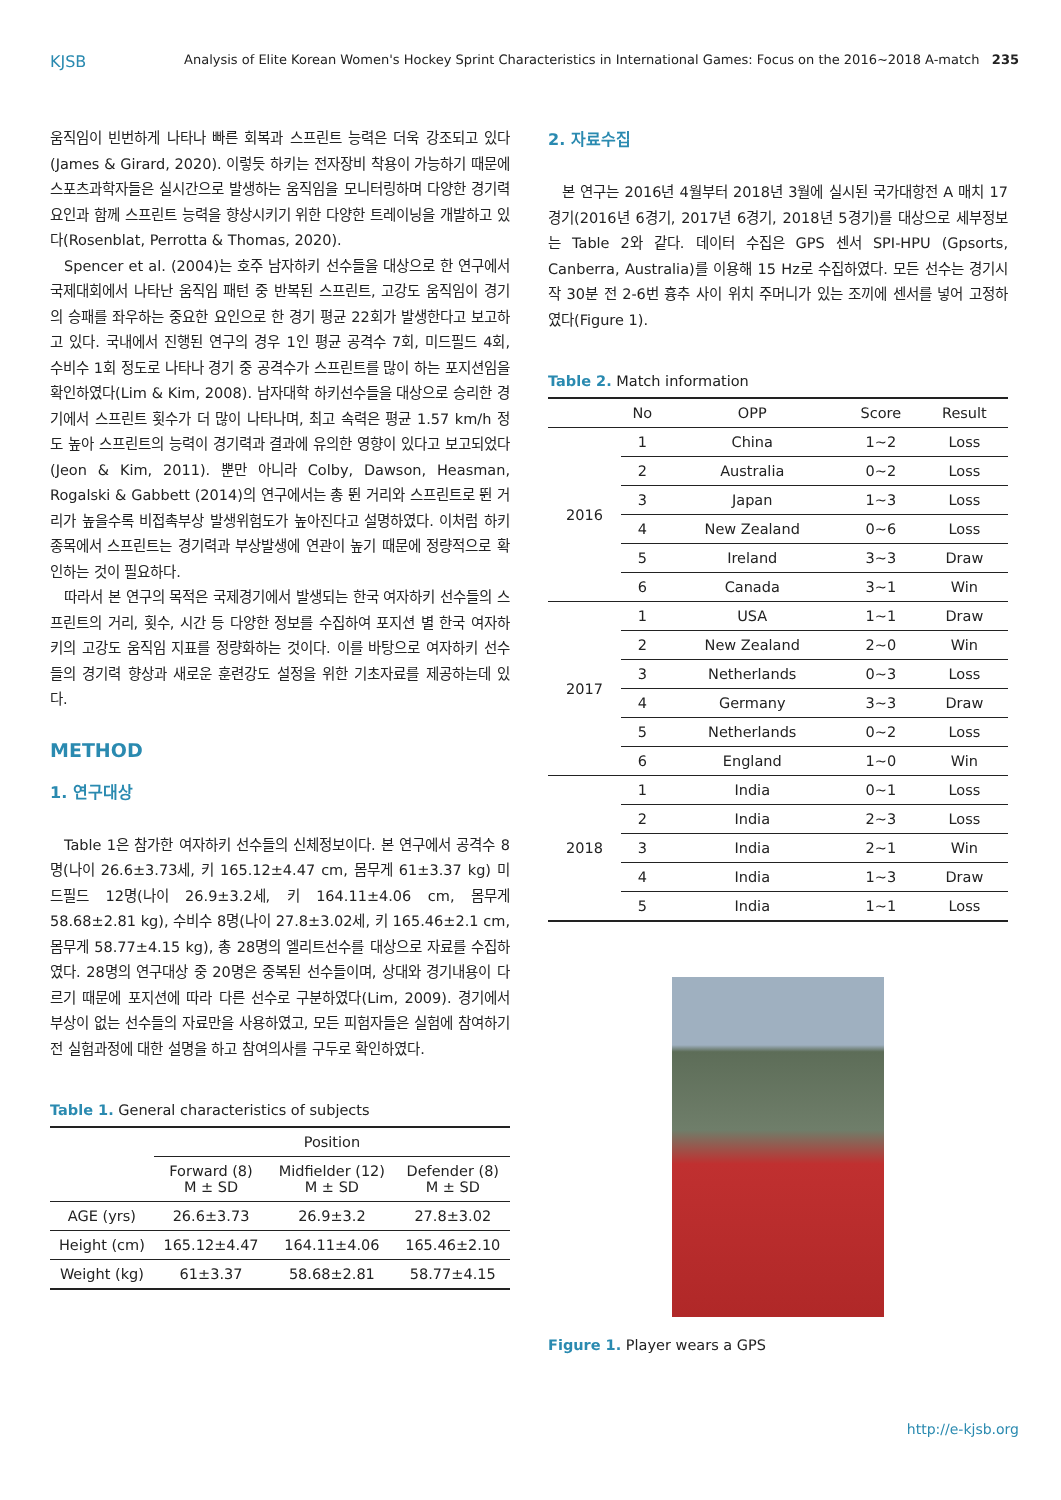KJSB Analysis of Elite Korean Women's Hockey Sprint Characteristics in International Games: Focus on the 2016~2018 A-match 235
움직임이 빈번하게 나타나 빠른 회복과 스프린트 능력은 더욱 강조되고 있다(James & Girard, 2020). 이렇듯 하키는 전자장비 착용이 가능하기 때문에 스포츠과학자들은 실시간으로 발생하는 움직임을 모니터링하며 다양한 경기력 요인과 함께 스프린트 능력을 향상시키기 위한 다양한 트레이닝을 개발하고 있다(Rosenblat, Perrotta & Thomas, 2020).
Spencer et al. (2004)는 호주 남자하키 선수들을 대상으로 한 연구에서 국제대회에서 나타난 움직임 패턴 중 반복된 스프린트, 고강도 움직임이 경기의 승패를 좌우하는 중요한 요인으로 한 경기 평균 22회가 발생한다고 보고하고 있다. 국내에서 진행된 연구의 경우 1인 평균 공격수 7회, 미드필드 4회, 수비수 1회 정도로 나타나 경기 중 공격수가 스프린트를 많이 하는 포지션임을 확인하였다(Lim & Kim, 2008). 남자대학 하키선수들을 대상으로 승리한 경기에서 스프린트 횟수가 더 많이 나타나며, 최고 속력은 평균 1.57 km/h 정도 높아 스프린트의 능력이 경기력과 결과에 유의한 영향이 있다고 보고되었다(Jeon & Kim, 2011). 뿐만 아니라 Colby, Dawson, Heasman, Rogalski & Gabbett (2014)의 연구에서는 총 뛴 거리와 스프린트로 뛴 거리가 높을수록 비접촉부상 발생위험도가 높아진다고 설명하였다. 이처럼 하키 종목에서 스프린트는 경기력과 부상발생에 연관이 높기 때문에 정량적으로 확인하는 것이 필요하다.
따라서 본 연구의 목적은 국제경기에서 발생되는 한국 여자하키 선수들의 스프린트의 거리, 횟수, 시간 등 다양한 정보를 수집하여 포지션 별 한국 여자하키의 고강도 움직임 지표를 정량화하는 것이다. 이를 바탕으로 여자하키 선수들의 경기력 향상과 새로운 훈련강도 설정을 위한 기초자료를 제공하는데 있다.
METHOD
1. 연구대상
Table 1은 참가한 여자하키 선수들의 신체정보이다. 본 연구에서 공격수 8명(나이 26.6±3.73세, 키 165.12±4.47 cm, 몸무게 61±3.37 kg) 미드필드 12명(나이 26.9±3.2세, 키 164.11±4.06 cm, 몸무게 58.68±2.81 kg), 수비수 8명(나이 27.8±3.02세, 키 165.46±2.1 cm, 몸무게 58.77±4.15 kg), 총 28명의 엘리트선수를 대상으로 자료를 수집하였다. 28명의 연구대상 중 20명은 중복된 선수들이며, 상대와 경기내용이 다르기 때문에 포지션에 따라 다른 선수로 구분하였다(Lim, 2009). 경기에서 부상이 없는 선수들의 자료만을 사용하였고, 모든 피험자들은 실험에 참여하기 전 실험과정에 대한 설명을 하고 참여의사를 구두로 확인하였다.
Table 1. General characteristics of subjects
| | Position | | |
| --- | --- | --- | --- |
| | Forward (8) M ± SD | Midfielder (12) M ± SD | Defender (8) M ± SD |
| AGE (yrs) | 26.6±3.73 | 26.9±3.2 | 27.8±3.02 |
| Height (cm) | 165.12±4.47 | 164.11±4.06 | 165.46±2.10 |
| Weight (kg) | 61±3.37 | 58.68±2.81 | 58.77±4.15 |
2. 자료수집
본 연구는 2016년 4월부터 2018년 3월에 실시된 국가대항전 A 매치 17경기(2016년 6경기, 2017년 6경기, 2018년 5경기)를 대상으로 세부정보는 Table 2와 같다. 데이터 수집은 GPS 센서 SPI-HPU (Gpsorts, Canberra, Australia)를 이용해 15 Hz로 수집하였다. 모든 선수는 경기시작 30분 전 2-6번 흉추 사이 위치 주머니가 있는 조끼에 센서를 넣어 고정하였다(Figure 1).
Table 2. Match information
| | No | OPP | Score | Result |
| --- | --- | --- | --- | --- |
| 2016 | 1 | China | 1~2 | Loss |
| | 2 | Australia | 0~2 | Loss |
| | 3 | Japan | 1~3 | Loss |
| | 4 | New Zealand | 0~6 | Loss |
| | 5 | Ireland | 3~3 | Draw |
| | 6 | Canada | 3~1 | Win |
| 2017 | 1 | USA | 1~1 | Draw |
| | 2 | New Zealand | 2~0 | Win |
| | 3 | Netherlands | 0~3 | Loss |
| | 4 | Germany | 3~3 | Draw |
| | 5 | Netherlands | 0~2 | Loss |
| | 6 | England | 1~0 | Win |
| 2018 | 1 | India | 0~1 | Loss |
| | 2 | India | 2~3 | Loss |
| | 3 | India | 2~1 | Win |
| | 4 | India | 1~3 | Draw |
| | 5 | India | 1~1 | Loss |
Figure 1. Player wears a GPS
http://e-kjsb.org